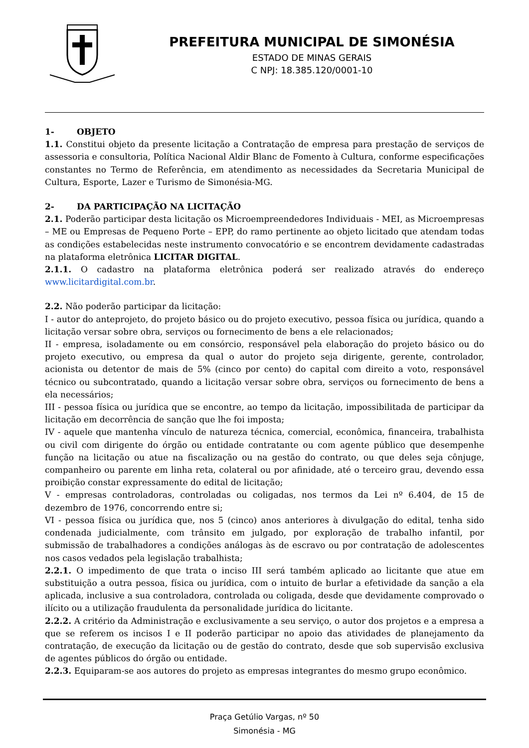PREFEITURA MUNICIPAL DE SIMONÉSIA
ESTADO DE MINAS GERAIS
C NPJ: 18.385.120/0001-10
1- OBJETO
1.1. Constitui objeto da presente licitação a Contratação de empresa para prestação de serviços de assessoria e consultoria, Política Nacional Aldir Blanc de Fomento à Cultura, conforme especificações constantes no Termo de Referência, em atendimento as necessidades da Secretaria Municipal de Cultura, Esporte, Lazer e Turismo de Simonésia-MG.
2- DA PARTICIPAÇÃO NA LICITAÇÃO
2.1. Poderão participar desta licitação os Microempreendedores Individuais - MEI, as Microempresas – ME ou Empresas de Pequeno Porte – EPP, do ramo pertinente ao objeto licitado que atendam todas as condições estabelecidas neste instrumento convocatório e se encontrem devidamente cadastradas na plataforma eletrônica LICITAR DIGITAL.
2.1.1. O cadastro na plataforma eletrônica poderá ser realizado através do endereço www.licitardigital.com.br.
2.2. Não poderão participar da licitação:
I - autor do anteprojeto, do projeto básico ou do projeto executivo, pessoa física ou jurídica, quando a licitação versar sobre obra, serviços ou fornecimento de bens a ele relacionados;
II - empresa, isoladamente ou em consórcio, responsável pela elaboração do projeto básico ou do projeto executivo, ou empresa da qual o autor do projeto seja dirigente, gerente, controlador, acionista ou detentor de mais de 5% (cinco por cento) do capital com direito a voto, responsável técnico ou subcontratado, quando a licitação versar sobre obra, serviços ou fornecimento de bens a ela necessários;
III - pessoa física ou jurídica que se encontre, ao tempo da licitação, impossibilitada de participar da licitação em decorrência de sanção que lhe foi imposta;
IV - aquele que mantenha vínculo de natureza técnica, comercial, econômica, financeira, trabalhista ou civil com dirigente do órgão ou entidade contratante ou com agente público que desempenhe função na licitação ou atue na fiscalização ou na gestão do contrato, ou que deles seja cônjuge, companheiro ou parente em linha reta, colateral ou por afinidade, até o terceiro grau, devendo essa proibição constar expressamente do edital de licitação;
V - empresas controladoras, controladas ou coligadas, nos termos da Lei nº 6.404, de 15 de dezembro de 1976, concorrendo entre si;
VI - pessoa física ou jurídica que, nos 5 (cinco) anos anteriores à divulgação do edital, tenha sido condenada judicialmente, com trânsito em julgado, por exploração de trabalho infantil, por submissão de trabalhadores a condições análogas às de escravo ou por contratação de adolescentes nos casos vedados pela legislação trabalhista;
2.2.1. O impedimento de que trata o inciso III será também aplicado ao licitante que atue em substituição a outra pessoa, física ou jurídica, com o intuito de burlar a efetividade da sanção a ela aplicada, inclusive a sua controladora, controlada ou coligada, desde que devidamente comprovado o ilícito ou a utilização fraudulenta da personalidade jurídica do licitante.
2.2.2. A critério da Administração e exclusivamente a seu serviço, o autor dos projetos e a empresa a que se referem os incisos I e II poderão participar no apoio das atividades de planejamento da contratação, de execução da licitação ou de gestão do contrato, desde que sob supervisão exclusiva de agentes públicos do órgão ou entidade.
2.2.3. Equiparam-se aos autores do projeto as empresas integrantes do mesmo grupo econômico.
Praça Getúlio Vargas, nº 50
Simonésia - MG